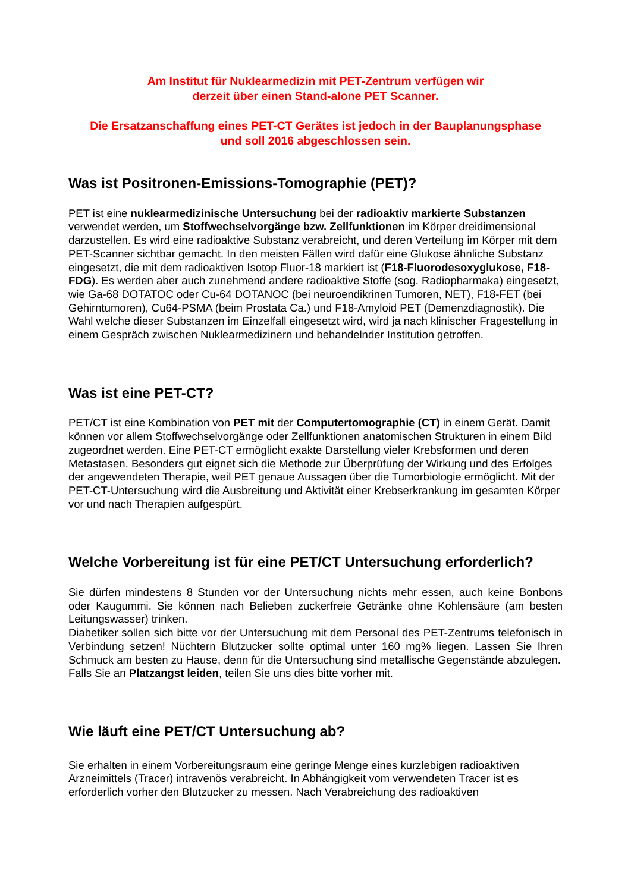Am Institut für Nuklearmedizin mit PET-Zentrum verfügen wir
derzeit über einen Stand-alone PET Scanner.
Die Ersatzanschaffung eines PET-CT Gerätes ist jedoch in der Bauplanungsphase
und soll 2016 abgeschlossen sein.
Was ist Positronen-Emissions-Tomographie (PET)?
PET ist eine nuklearmedizinische Untersuchung bei der radioaktiv markierte Substanzen verwendet werden, um Stoffwechselvorgänge bzw. Zellfunktionen im Körper dreidimensional darzustellen. Es wird eine radioaktive Substanz verabreicht, und deren Verteilung im Körper mit dem PET-Scanner sichtbar gemacht. In den meisten Fällen wird dafür eine Glukose ähnliche Substanz eingesetzt, die mit dem radioaktiven Isotop Fluor-18 markiert ist (F18-Fluorodesoxyglukose, F18-FDG). Es werden aber auch zunehmend andere radioaktive Stoffe (sog. Radiopharmaka) eingesetzt, wie Ga-68 DOTATOC oder Cu-64 DOTANOC (bei neuroendikrinen Tumoren, NET), F18-FET (bei Gehirntumoren), Cu64-PSMA (beim Prostata Ca.) und F18-Amyloid PET (Demenzdiagnostik). Die Wahl welche dieser Substanzen im Einzelfall eingesetzt wird, wird ja nach klinischer Fragestellung in einem Gespräch zwischen Nuklearmedizinern und behandelnder Institution getroffen.
Was ist eine PET-CT?
PET/CT ist eine Kombination von PET mit der Computertomographie (CT) in einem Gerät. Damit können vor allem Stoffwechselvorgänge oder Zellfunktionen anatomischen Strukturen in einem Bild zugeordnet werden. Eine PET-CT ermöglicht exakte Darstellung vieler Krebsformen und deren Metastasen. Besonders gut eignet sich die Methode zur Überprüfung der Wirkung und des Erfolges der angewendeten Therapie, weil PET genaue Aussagen über die Tumorbiologie ermöglicht. Mit der PET-CT-Untersuchung wird die Ausbreitung und Aktivität einer Krebserkrankung im gesamten Körper vor und nach Therapien aufgespürt.
Welche Vorbereitung ist für eine PET/CT Untersuchung erforderlich?
Sie dürfen mindestens 8 Stunden vor der Untersuchung nichts mehr essen, auch keine Bonbons oder Kaugummi. Sie können nach Belieben zuckerfreie Getränke ohne Kohlensäure (am besten Leitungswasser) trinken.
Diabetiker sollen sich bitte vor der Untersuchung mit dem Personal des PET-Zentrums telefonisch in Verbindung setzen! Nüchtern Blutzucker sollte optimal unter 160 mg% liegen. Lassen Sie Ihren Schmuck am besten zu Hause, denn für die Untersuchung sind metallische Gegenstände abzulegen.
Falls Sie an Platzangst leiden, teilen Sie uns dies bitte vorher mit.
Wie läuft eine PET/CT Untersuchung ab?
Sie erhalten in einem Vorbereitungsraum eine geringe Menge eines kurzlebigen radioaktiven Arzneimittels (Tracer) intravenös verabreicht. In Abhängigkeit vom verwendeten Tracer ist es erforderlich vorher den Blutzucker zu messen. Nach Verabreichung des radioaktiven